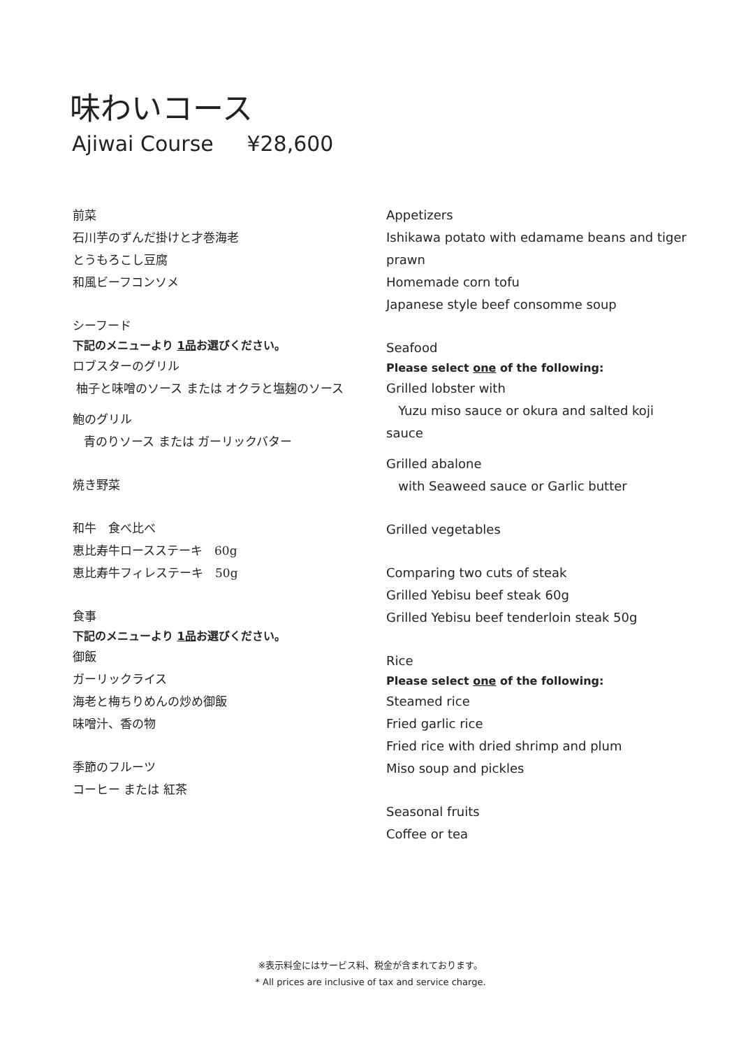味わいコース
Ajiwai Course ¥28,600
前菜
石川芋のずんだ掛けと才巻海老
とうもろこし豆腐
和風ビーフコンソメ
シーフード
下記のメニューより 1品お選びください。
ロブスターのグリル
柚子と味噌のソース または オクラと塩麹のソース
鮑のグリル
青のりソース または ガーリックバター
焼き野菜
和牛　食べ比べ
恵比寿牛ロースステーキ　60g
恵比寿牛フィレステーキ　50g
食事
下記のメニューより 1品お選びください。
御飯
ガーリックライス
海老と梅ちりめんの炒め御飯
味噌汁、香の物
季節のフルーツ
コーヒー または 紅茶
Appetizers
Ishikawa potato with edamame beans and tiger prawn
Homemade corn tofu
Japanese style beef consomme soup
Seafood
Please select one of the following:
Grilled lobster with
Yuzu miso sauce or okura and salted koji sauce
Grilled abalone
with Seaweed sauce or Garlic butter
Grilled vegetables
Comparing two cuts of steak
Grilled Yebisu beef steak 60g
Grilled Yebisu beef tenderloin steak 50g
Rice
Please select one of the following:
Steamed rice
Fried garlic rice
Fried rice with dried shrimp and plum
Miso soup and pickles
Seasonal fruits
Coffee or tea
※表示料金にはサービス料、税金が含まれております。
* All prices are inclusive of tax and service charge.